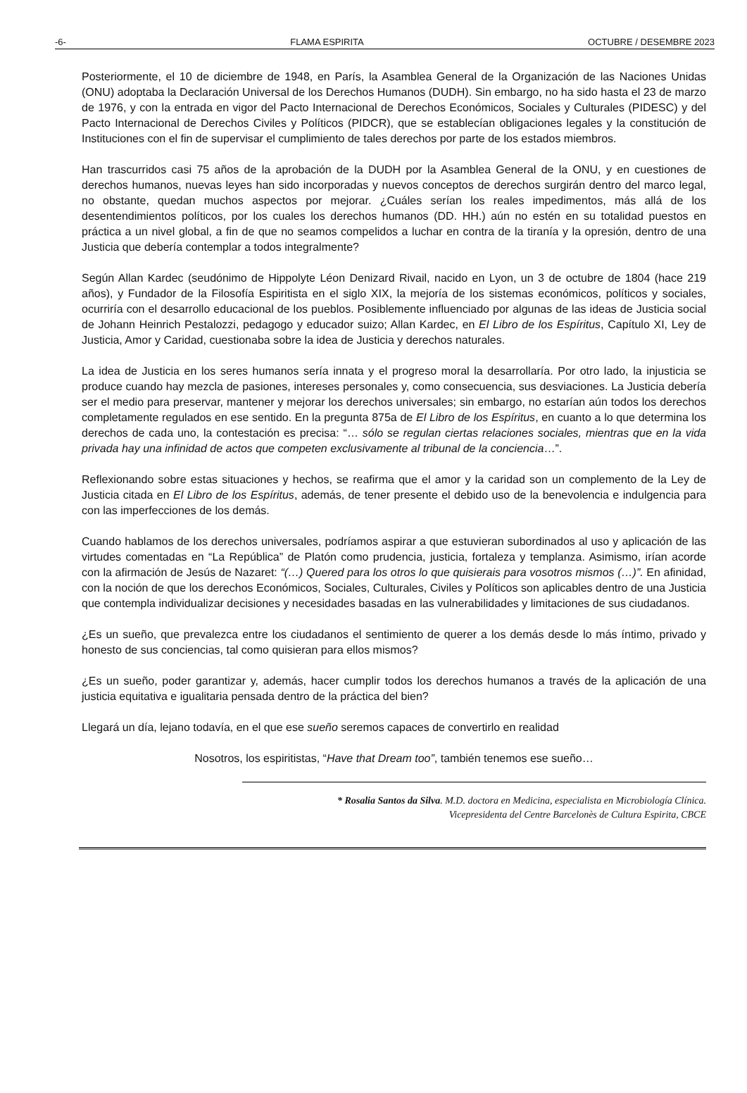-6- FLAMA ESPIRITA OCTUBRE / DESEMBRE 2023
Posteriormente, el 10 de diciembre de 1948, en París, la Asamblea General de la Organización de las Naciones Unidas (ONU) adoptaba la Declaración Universal de los Derechos Humanos (DUDH). Sin embargo, no ha sido hasta el 23 de marzo de 1976, y con la entrada en vigor del Pacto Internacional de Derechos Económicos, Sociales y Culturales (PIDESC) y del Pacto Internacional de Derechos Civiles y Políticos (PIDCR), que se establecían obligaciones legales y la constitución de Instituciones con el fin de supervisar el cumplimiento de tales derechos por parte de los estados miembros.
Han trascurridos casi 75 años de la aprobación de la DUDH por la Asamblea General de la ONU, y en cuestiones de derechos humanos, nuevas leyes han sido incorporadas y nuevos conceptos de derechos surgirán dentro del marco legal, no obstante, quedan muchos aspectos por mejorar. ¿Cuáles serían los reales impedimentos, más allá de los desentendimientos políticos, por los cuales los derechos humanos (DD. HH.) aún no estén en su totalidad puestos en práctica a un nivel global, a fin de que no seamos compelidos a luchar en contra de la tiranía y la opresión, dentro de una Justicia que debería contemplar a todos integralmente?
Según Allan Kardec (seudónimo de Hippolyte Léon Denizard Rivail, nacido en Lyon, un 3 de octubre de 1804 (hace 219 años), y Fundador de la Filosofía Espiritista en el siglo XIX, la mejoría de los sistemas económicos, políticos y sociales, ocurriría con el desarrollo educacional de los pueblos. Posiblemente influenciado por algunas de las ideas de Justicia social de Johann Heinrich Pestalozzi, pedagogo y educador suizo; Allan Kardec, en El Libro de los Espíritus, Capítulo XI, Ley de Justicia, Amor y Caridad, cuestionaba sobre la idea de Justicia y derechos naturales.
La idea de Justicia en los seres humanos sería innata y el progreso moral la desarrollaría. Por otro lado, la injusticia se produce cuando hay mezcla de pasiones, intereses personales y, como consecuencia, sus desviaciones. La Justicia debería ser el medio para preservar, mantener y mejorar los derechos universales; sin embargo, no estarían aún todos los derechos completamente regulados en ese sentido. En la pregunta 875a de El Libro de los Espíritus, en cuanto a lo que determina los derechos de cada uno, la contestación es precisa: “… sólo se regulan ciertas relaciones sociales, mientras que en la vida privada hay una infinidad de actos que competen exclusivamente al tribunal de la conciencia…”.
Reflexionando sobre estas situaciones y hechos, se reafirma que el amor y la caridad son un complemento de la Ley de Justicia citada en El Libro de los Espíritus, además, de tener presente el debido uso de la benevolencia e indulgencia para con las imperfecciones de los demás.
Cuando hablamos de los derechos universales, podríamos aspirar a que estuvieran subordinados al uso y aplicación de las virtudes comentadas en “La República” de Platón como prudencia, justicia, fortaleza y templanza. Asimismo, irían acorde con la afirmación de Jesús de Nazaret: “(…) Quered para los otros lo que quisierais para vosotros mismos (…)”. En afinidad, con la noción de que los derechos Económicos, Sociales, Culturales, Civiles y Políticos son aplicables dentro de una Justicia que contempla individualizar decisiones y necesidades basadas en las vulnerabilidades y limitaciones de sus ciudadanos.
¿Es un sueño, que prevalezca entre los ciudadanos el sentimiento de querer a los demás desde lo más íntimo, privado y honesto de sus conciencias, tal como quisieran para ellos mismos?
¿Es un sueño, poder garantizar y, además, hacer cumplir todos los derechos humanos a través de la aplicación de una justicia equitativa e igualitaria pensada dentro de la práctica del bien?
Llegará un día, lejano todavía, en el que ese sueño seremos capaces de convertirlo en realidad
Nosotros, los espiritistas, “Have that Dream too”, también tenemos ese sueño…
* Rosalia Santos da Silva. M.D. doctora en Medicina, especialista en Microbiología Clínica.
Vicepresidenta del Centre Barcelonès de Cultura Espirita, CBCE